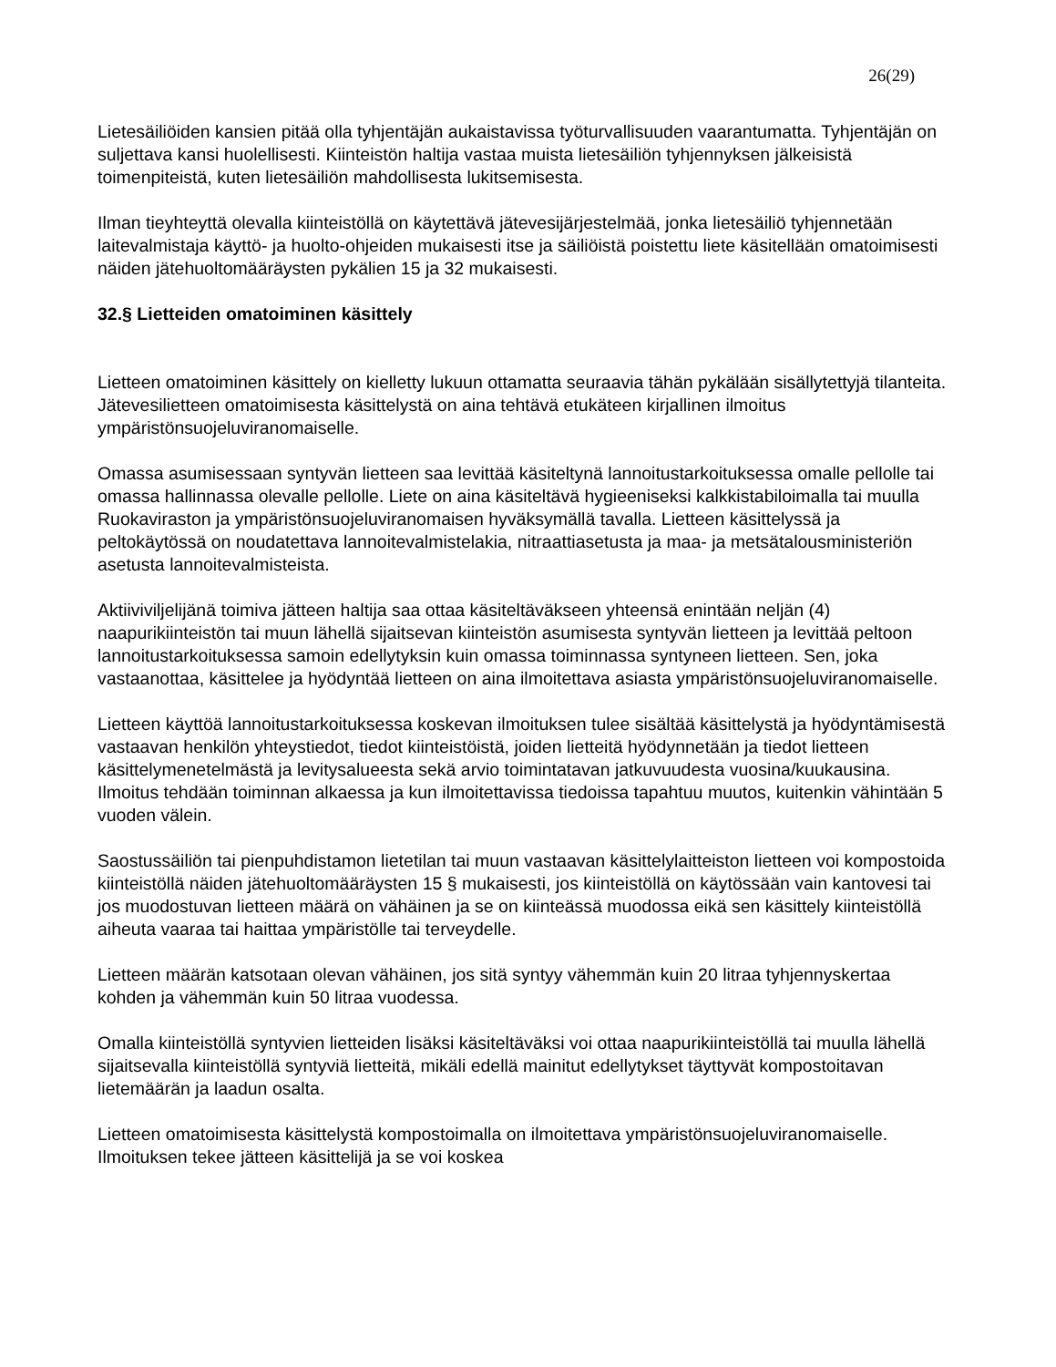26(29)
Lietesäiliöiden kansien pitää olla tyhjentäjän aukaistavissa työturvallisuuden vaarantumatta. Tyhjentäjän on suljettava kansi huolellisesti. Kiinteistön haltija vastaa muista lietesäiliön tyhjennyksen jälkeisistä toimenpiteistä, kuten lietesäiliön mahdollisesta lukitsemisesta.
Ilman tieyhteyttä olevalla kiinteistöllä on käytettävä jätevesijärjestelmää, jonka lietesäiliö tyhjennetään laitevalmistaja käyttö- ja huolto-ohjeiden mukaisesti itse ja säiliöistä poistettu liete käsitellään omatoimisesti näiden jätehuoltomääräysten pykälien 15 ja 32 mukaisesti.
32.§ Lietteiden omatoiminen käsittely
Lietteen omatoiminen käsittely on kielletty lukuun ottamatta seuraavia tähän pykälään sisällytettyjä tilanteita. Jätevesilietteen omatoimisesta käsittelystä on aina tehtävä etukäteen kirjallinen ilmoitus ympäristönsuojeluviranomaiselle.
Omassa asumisessaan syntyvän lietteen saa levittää käsiteltynä lannoitustarkoituksessa omalle pellolle tai omassa hallinnassa olevalle pellolle. Liete on aina käsiteltävä hygieeniseksi kalkkistabiloimalla tai muulla Ruokaviraston ja ympäristönsuojeluviranomaisen hyväksymällä tavalla. Lietteen käsittelyssä ja peltokäytössä on noudatettava lannoitevalmistelakia, nitraattiasetusta ja maa- ja metsätalousministeriön asetusta lannoitevalmisteista.
Aktiiviviljelijänä toimiva jätteen haltija saa ottaa käsiteltäväkseen yhteensä enintään neljän (4) naapurikiinteistön tai muun lähellä sijaitsevan kiinteistön asumisesta syntyvän lietteen ja levittää peltoon lannoitustarkoituksessa samoin edellytyksin kuin omassa toiminnassa syntyneen lietteen. Sen, joka vastaanottaa, käsittelee ja hyödyntää lietteen on aina ilmoitettava asiasta ympäristönsuojeluviranomaiselle.
Lietteen käyttöä lannoitustarkoituksessa koskevan ilmoituksen tulee sisältää käsittelystä ja hyödyntämisestä vastaavan henkilön yhteystiedot, tiedot kiinteistöistä, joiden lietteitä hyödynnetään ja tiedot lietteen käsittelymenetelmästä ja levitysalueesta sekä arvio toimintatavan jatkuvuudesta vuosina/kuukausina. Ilmoitus tehdään toiminnan alkaessa ja kun ilmoitettavissa tiedoissa tapahtuu muutos, kuitenkin vähintään 5 vuoden välein.
Saostussäiliön tai pienpuhdistamon lietetilan tai muun vastaavan käsittelylaitteiston lietteen voi kompostoida kiinteistöllä näiden jätehuoltomääräysten 15 § mukaisesti, jos kiinteistöllä on käytössään vain kantovesi tai jos muodostuvan lietteen määrä on vähäinen ja se on kiinteässä muodossa eikä sen käsittely kiinteistöllä aiheuta vaaraa tai haittaa ympäristölle tai terveydelle.
Lietteen määrän katsotaan olevan vähäinen, jos sitä syntyy vähemmän kuin 20 litraa tyhjennyskertaa kohden ja vähemmän kuin 50 litraa vuodessa.
Omalla kiinteistöllä syntyvien lietteiden lisäksi käsiteltäväksi voi ottaa naapurikiinteistöllä tai muulla lähellä sijaitsevalla kiinteistöllä syntyviä lietteitä, mikäli edellä mainitut edellytykset täyttyvät kompostoitavan lietemäärän ja laadun osalta.
Lietteen omatoimisesta käsittelystä kompostoimalla on ilmoitettava ympäristönsuojeluviranomaiselle. Ilmoituksen tekee jätteen käsittelijä ja se voi koskea